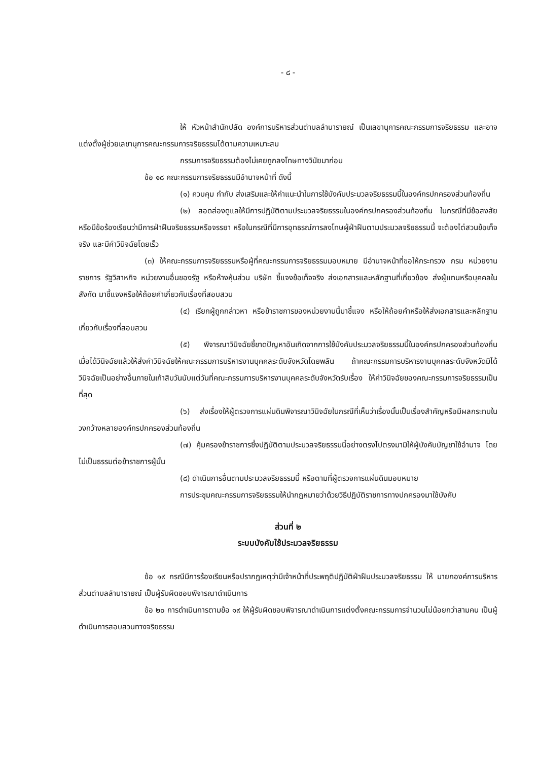- ๘ -
ให้ หัวหน้าสำนักปลัด องค์การบริหารส่วนตำบลลำนารายณ์ เป็นเลขานุการคณะกรรมการจริยธรรม และอาจแต่งตั้งผู้ช่วยเลขานุการคณะกรรมการจริยธรรมได้ตามความเหมาะสม
กรรมการจริยธรรมต้องไม่เคยถูกลงโทษทางวินัยมาก่อน
ข้อ ๑๘ คณะกรรมการจริยธรรมมีอำนาจหน้าที่ ดังนี้
(๑) ควบคุม กำกับ ส่งเสริมและให้คำแนะนำในการใช้บังคับประมวลจริยธรรมนี้ในองค์กรปกครองส่วนท้องถิ่น
(๒) สอดส่องดูแลให้มีการปฏิบัติตามประมวลจริยธรรมในองค์กรปกครองส่วนท้องถิ่น ในกรณีที่มีข้อสงสัยหรือมีข้อร้องเรียนว่ามีการฝ่าฝืนจริยธรรมหรือจรรยา หรือในกรณีที่มีการอุทธรณ์การลงโทษผู้ฝ่าฝืนตามประมวลจริยธรรมนี้ จะต้องไต่สวนข้อเท็จจริง และมีคำวินิจฉัยโดยเร็ว
(๓) ให้คณะกรรมการจริยธรรมหรือผู้ที่คณะกรรมการจริยธรรมมอบหมาย มีอำนาจหน้าที่ขอให้กระทรวง กรม หน่วยงานราชการ รัฐวิสาหกิจ หน่วยงานอื่นของรัฐ หรือห้างหุ้นส่วน บริษัท ชี้แจงข้อเท็จจริง ส่งเอกสารและหลักฐานที่เกี่ยวข้อง ส่งผู้แทนหรือบุคคลในสังกัด มาชี้แจงหรือให้ถ้อยคำเกี่ยวกับเรื่องที่สอบสวน
(๔) เรียกผู้ถูกกล่าวหา หรือข้าราชการของหน่วยงานนี้มาชี้แจง หรือให้ถ้อยคำหรือให้ส่งเอกสารและหลักฐานเกี่ยวกับเรื่องที่สอบสวน
(๕) พิจารณาวินิจฉัยชี้ขาดปัญหาอันเกิดจากการใช้บังคับประมวลจริยธรรมนี้ในองค์กรปกครองส่วนท้องถิ่น เมื่อได้วินิจฉัยแล้วให้ส่งคำวินิจฉัยให้คณะกรรมการบริหารงานบุคคลระดับจังหวัดโดยพลัน ถ้าคณะกรรมการบริหารงานบุคคลระดับจังหวัดมิได้วินิจฉัยเป็นอย่างอื่นภายในเก้าสิบวันนับแต่วันที่คณะกรรมการบริหารงานบุคคลระดับจังหวัดรับเรื่อง ให้คำวินิจฉัยของคณะกรรมการจริยธรรมเป็นที่สุด
(๖) ส่งเรื่องให้ผู้ตรวจการแผ่นดินพิจารณาวินิจฉัยในกรณีที่เห็นว่าเรื่องนั้นเป็นเรื่องสำคัญหรือมีผลกระทบในวงกว้างหลายองค์กรปกครองส่วนท้องถิ่น
(๗) คุ้มครองข้าราชการซึ่งปฏิบัติตามประมวลจริยธรรมนี้อย่างตรงไปตรงมามิให้ผู้บังคับบัญชาใช้อำนาจ โดยไม่เป็นธรรมต่อข้าราชการผู้นั้น
(๘) ดำเนินการอื่นตามประมวลจริยธรรมนี้ หรือตามที่ผู้ตรวจการแผ่นดินมอบหมาย
การประชุมคณะกรรมการจริยธรรมให้นำกฎหมายว่าด้วยวิธีปฏิบัติราชการทางปกครองมาใช้บังคับ
ส่วนที่ ๒
ระบบบังคับใช้ประมวลจริยธรรม
ข้อ ๑๙ กรณีมีการร้องเรียนหรือปรากฏเหตุว่ามีเจ้าหน้าที่ประพฤติปฏิบัติฝ่าฝืนประมวลจริยธรรม ให้ นายกองค์การบริหารส่วนตำบลลำนารายณ์ เป็นผู้รับผิดชอบพิจารณาดำเนินการ
ข้อ ๒๐ การดำเนินการตามข้อ ๑๙ ให้ผู้รับผิดชอบพิจารณาดำเนินการแต่งตั้งคณะกรรมการจำนวนไม่น้อยกว่าสามคน เป็นผู้ดำเนินการสอบสวนทางจริยธรรม